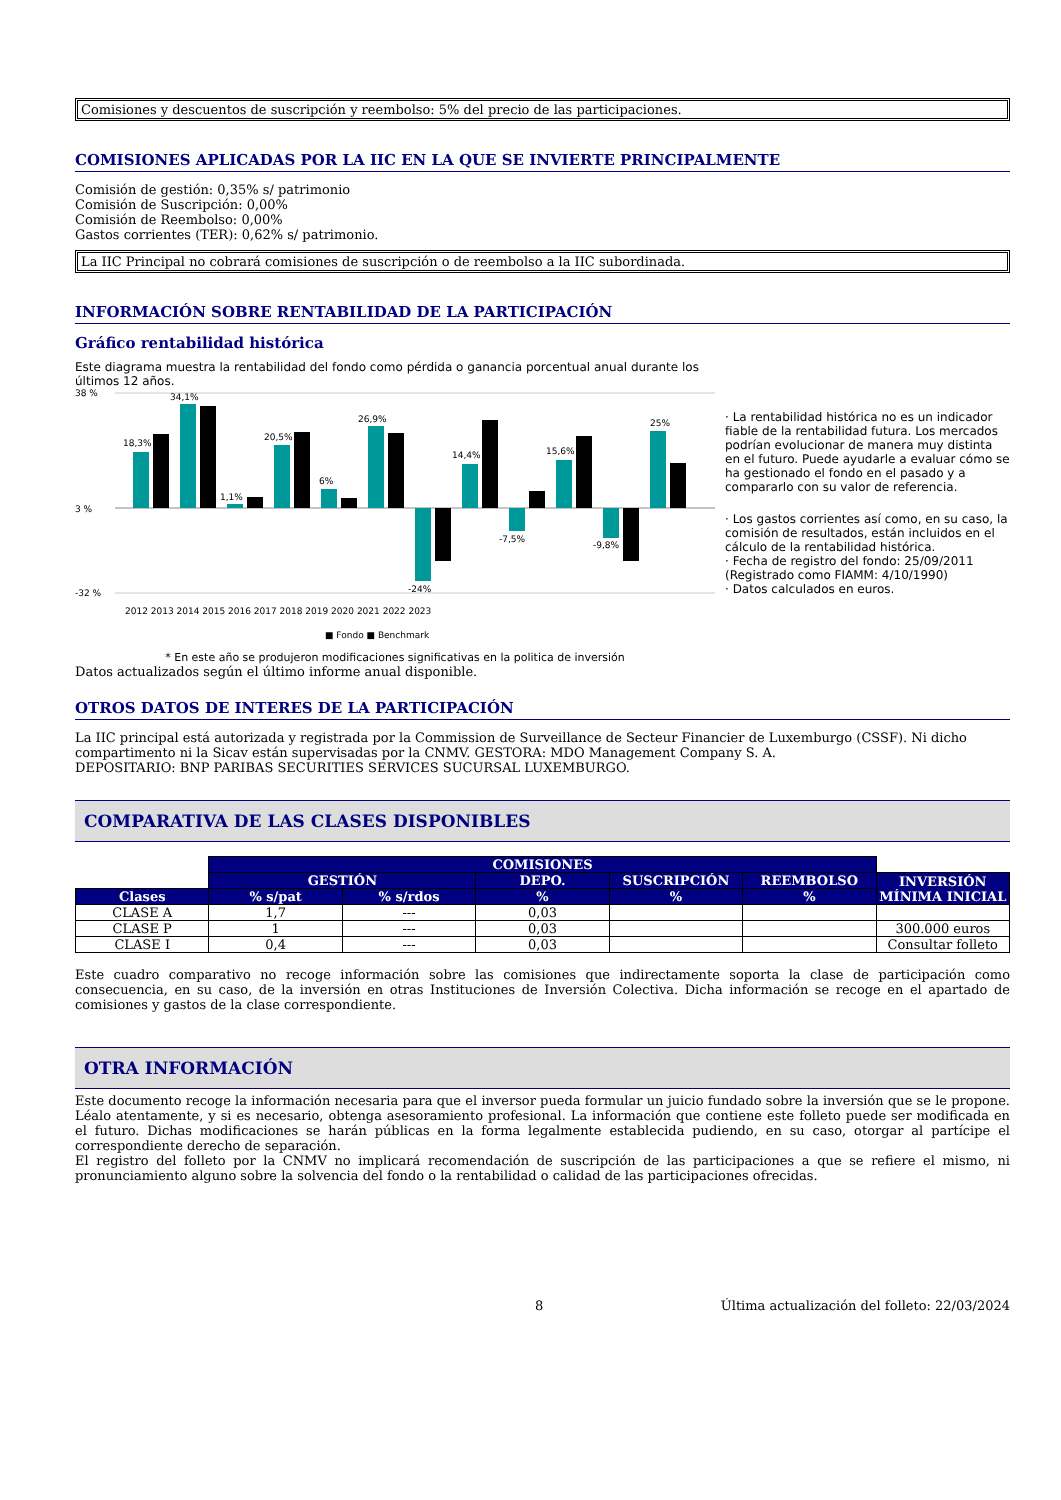Comisiones y descuentos de suscripción y reembolso: 5% del precio de las participaciones.
COMISIONES APLICADAS POR LA IIC EN LA QUE SE INVIERTE PRINCIPALMENTE
Comisión de gestión: 0,35% s/ patrimonio
Comisión de Suscripción: 0,00%
Comisión de Reembolso: 0,00%
Gastos corrientes (TER): 0,62% s/ patrimonio.
La IIC Principal no cobrará comisiones de suscripción o de reembolso a la IIC subordinada.
INFORMACIÓN SOBRE RENTABILIDAD DE LA PARTICIPACIÓN
Gráfico rentabilidad histórica
Este diagrama muestra la rentabilidad del fondo como pérdida o ganancia porcentual anual durante los últimos 12 años.
38 %
3 %
-32 %
18,3%
34,1%
1,1%
20,5%
6%
26,9%
-24%
14,4%
-7,5%
15,6%
-9,8%
25%
2012 2013 2014 2015 2016 2017 2018 2019 2020 2021 2022 2023
■ Fondo ■ Benchmark
* En este año se produjeron modificaciones significativas en la politica de inversión
· La rentabilidad histórica no es un indicador fiable de la rentabilidad futura. Los mercados podrían evolucionar de manera muy distinta en el futuro. Puede ayudarle a evaluar cómo se ha gestionado el fondo en el pasado y a compararlo con su valor de referencia.
· Los gastos corrientes así como, en su caso, la comisión de resultados, están incluidos en el cálculo de la rentabilidad histórica.
· Fecha de registro del fondo: 25/09/2011
(Registrado como FIAMM: 4/10/1990)
· Datos calculados en euros.
Datos actualizados según el último informe anual disponible.
OTROS DATOS DE INTERES DE LA PARTICIPACIÓN
La IIC principal está autorizada y registrada por la Commission de Surveillance de Secteur Financier de Luxemburgo (CSSF). Ni dicho compartimento ni la Sicav están supervisadas por la CNMV. GESTORA: MDO Management Company S. A.
DEPOSITARIO: BNP PARIBAS SECURITIES SERVICES SUCURSAL LUXEMBURGO.
COMPARATIVA DE LAS CLASES DISPONIBLES
| | COMISIONES | | | | | |
| | GESTIÓN | | DEPO. | SUSCRIPCIÓN | REEMBOLSO | INVERSIÓN MÍNIMA INICIAL |
| Clases | % s/pat | % s/rdos | % | % | % | |
| CLASE A | 1,7 | --- | 0,03 | | | |
| CLASE P | 1 | --- | 0,03 | | | 300.000 euros |
| CLASE I | 0,4 | --- | 0,03 | | | Consultar folleto |
Este cuadro comparativo no recoge información sobre las comisiones que indirectamente soporta la clase de participación como consecuencia, en su caso, de la inversión en otras Instituciones de Inversión Colectiva. Dicha información se recoge en el apartado de comisiones y gastos de la clase correspondiente.
OTRA INFORMACIÓN
Este documento recoge la información necesaria para que el inversor pueda formular un juicio fundado sobre la inversión que se le propone. Léalo atentamente, y si es necesario, obtenga asesoramiento profesional. La información que contiene este folleto puede ser modificada en el futuro. Dichas modificaciones se harán públicas en la forma legalmente establecida pudiendo, en su caso, otorgar al partícipe el correspondiente derecho de separación.
El registro del folleto por la CNMV no implicará recomendación de suscripción de las participaciones a que se refiere el mismo, ni pronunciamiento alguno sobre la solvencia del fondo o la rentabilidad o calidad de las participaciones ofrecidas.
8 Última actualización del folleto: 22/03/2024